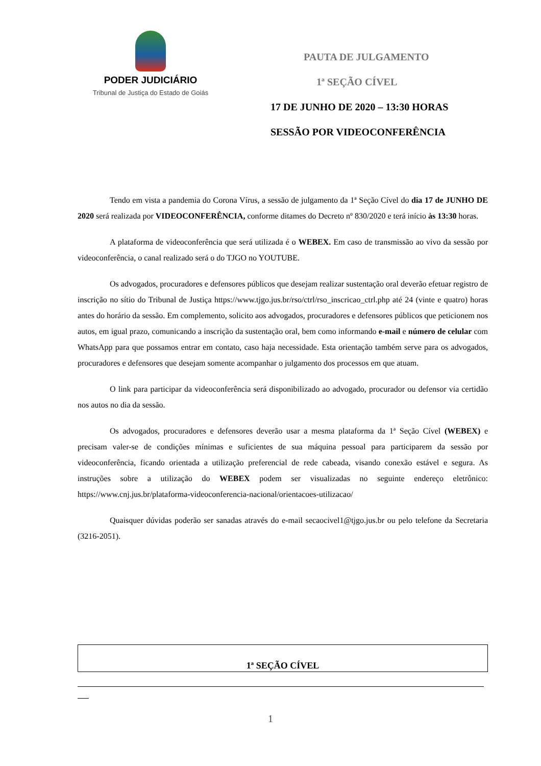PODER JUDICIÁRIO
Tribunal de Justiça do Estado de Goiás
PAUTA DE JULGAMENTO
1ª SEÇÃO CÍVEL
17 DE JUNHO DE 2020 – 13:30 HORAS
SESSÃO POR VIDEOCONFERÊNCIA
Tendo em vista a pandemia do Corona Vírus, a sessão de julgamento da 1ª Seção Cível do dia 17 de JUNHO DE 2020 será realizada por VIDEOCONFERÊNCIA, conforme ditames do Decreto nº 830/2020 e terá início às 13:30 horas.
A plataforma de videoconferência que será utilizada é o WEBEX. Em caso de transmissão ao vivo da sessão por videoconferência, o canal realizado será o do TJGO no YOUTUBE.
Os advogados, procuradores e defensores públicos que desejam realizar sustentação oral deverão efetuar registro de inscrição no sítio do Tribunal de Justiça https://www.tjgo.jus.br/rso/ctrl/rso_inscricao_ctrl.php até 24 (vinte e quatro) horas antes do horário da sessão. Em complemento, solicito aos advogados, procuradores e defensores públicos que peticionem nos autos, em igual prazo, comunicando a inscrição da sustentação oral, bem como informando e-mail e número de celular com WhatsApp para que possamos entrar em contato, caso haja necessidade. Esta orientação também serve para os advogados, procuradores e defensores que desejam somente acompanhar o julgamento dos processos em que atuam.
O link para participar da videoconferência será disponibilizado ao advogado, procurador ou defensor via certidão nos autos no dia da sessão.
Os advogados, procuradores e defensores deverão usar a mesma plataforma da 1ª Seção Cível (WEBEX) e precisam valer-se de condições mínimas e suficientes de sua máquina pessoal para participarem da sessão por videoconferência, ficando orientada a utilização preferencial de rede cabeada, visando conexão estável e segura. As instruções sobre a utilização do WEBEX podem ser visualizadas no seguinte endereço eletrônico: https://www.cnj.jus.br/plataforma-videoconferencia-nacional/orientacoes-utilizacao/
Quaisquer dúvidas poderão ser sanadas através do e-mail secaocivel1@tjgo.jus.br ou pelo telefone da Secretaria (3216-2051).
1ª SEÇÃO CÍVEL
1